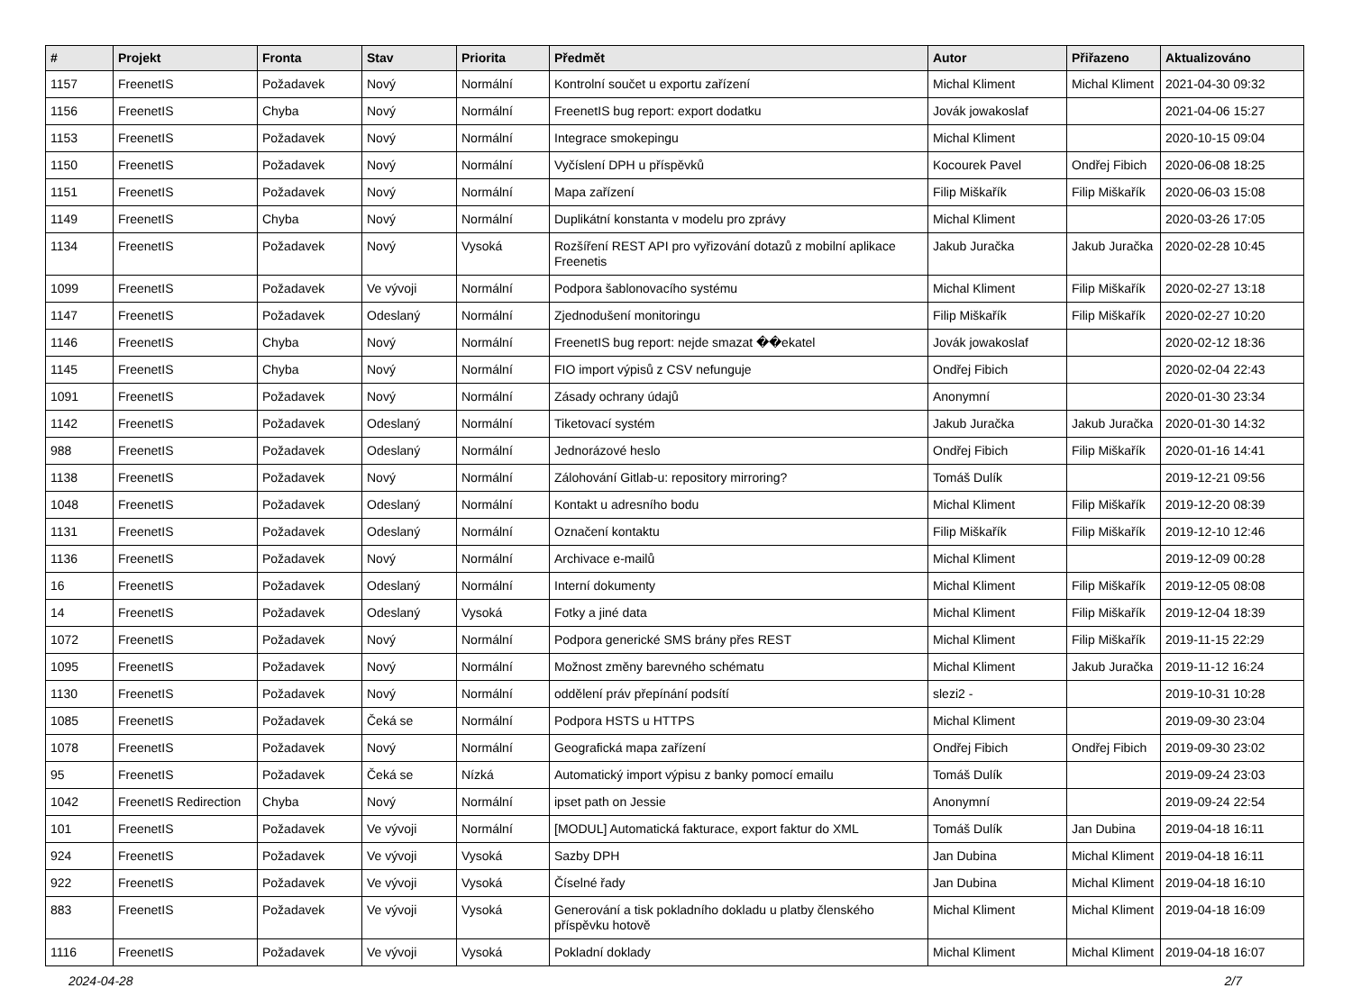| # | Projekt | Fronta | Stav | Priorita | Předmět | Autor | Přiřazeno | Aktualizováno |
| --- | --- | --- | --- | --- | --- | --- | --- | --- |
| 1157 | FreenetIS | Požadavek | Nový | Normální | Kontrolní součet u exportu zařízení | Michal Kliment | Michal Kliment | 2021-04-30 09:32 |
| 1156 | FreenetIS | Chyba | Nový | Normální | FreenetIS bug report: export dodatku | Jovák jowakoslaf | | 2021-04-06 15:27 |
| 1153 | FreenetIS | Požadavek | Nový | Normální | Integrace smokepingu | Michal Kliment | | 2020-10-15 09:04 |
| 1150 | FreenetIS | Požadavek | Nový | Normální | Vyčíslení DPH u příspěvků | Kocourek Pavel | Ondřej Fibich | 2020-06-08 18:25 |
| 1151 | FreenetIS | Požadavek | Nový | Normální | Mapa zařízení | Filip Miškařík | Filip Miškařík | 2020-06-03 15:08 |
| 1149 | FreenetIS | Chyba | Nový | Normální | Duplikátní konstanta v modelu pro zprávy | Michal Kliment | | 2020-03-26 17:05 |
| 1134 | FreenetIS | Požadavek | Nový | Vysoká | Rozšíření REST API pro vyřizování dotazů z mobilní aplikace Freenetis | Jakub Juračka | Jakub Juračka | 2020-02-28 10:45 |
| 1099 | FreenetIS | Požadavek | Ve vývoji | Normální | Podpora šablonovacího systému | Michal Kliment | Filip Miškařík | 2020-02-27 13:18 |
| 1147 | FreenetIS | Požadavek | Odeslaný | Normální | Zjednodušení monitoringu | Filip Miškařík | Filip Miškařík | 2020-02-27 10:20 |
| 1146 | FreenetIS | Chyba | Nový | Normální | FreenetIS bug report: nejde smazat ��ekatel | Jovák jowakoslaf | | 2020-02-12 18:36 |
| 1145 | FreenetIS | Chyba | Nový | Normální | FIO import výpisů z CSV nefunguje | Ondřej Fibich | | 2020-02-04 22:43 |
| 1091 | FreenetIS | Požadavek | Nový | Normální | Zásady ochrany údajů | Anonymní | | 2020-01-30 23:34 |
| 1142 | FreenetIS | Požadavek | Odeslaný | Normální | Tiketovací systém | Jakub Juračka | Jakub Juračka | 2020-01-30 14:32 |
| 988 | FreenetIS | Požadavek | Odeslaný | Normální | Jednorázové heslo | Ondřej Fibich | Filip Miškařík | 2020-01-16 14:41 |
| 1138 | FreenetIS | Požadavek | Nový | Normální | Zálohování Gitlab-u: repository mirroring? | Tomáš Dulík | | 2019-12-21 09:56 |
| 1048 | FreenetIS | Požadavek | Odeslaný | Normální | Kontakt u adresního bodu | Michal Kliment | Filip Miškařík | 2019-12-20 08:39 |
| 1131 | FreenetIS | Požadavek | Odeslaný | Normální | Označení kontaktu | Filip Miškařík | Filip Miškařík | 2019-12-10 12:46 |
| 1136 | FreenetIS | Požadavek | Nový | Normální | Archivace e-mailů | Michal Kliment | | 2019-12-09 00:28 |
| 16 | FreenetIS | Požadavek | Odeslaný | Normální | Interní dokumenty | Michal Kliment | Filip Miškařík | 2019-12-05 08:08 |
| 14 | FreenetIS | Požadavek | Odeslaný | Vysoká | Fotky a jiné data | Michal Kliment | Filip Miškařík | 2019-12-04 18:39 |
| 1072 | FreenetIS | Požadavek | Nový | Normální | Podpora generické SMS brány přes REST | Michal Kliment | Filip Miškařík | 2019-11-15 22:29 |
| 1095 | FreenetIS | Požadavek | Nový | Normální | Možnost změny barevného schématu | Michal Kliment | Jakub Juračka | 2019-11-12 16:24 |
| 1130 | FreenetIS | Požadavek | Nový | Normální | oddělení práv přepínání podsítí | slezi2 - | | 2019-10-31 10:28 |
| 1085 | FreenetIS | Požadavek | Čeká se | Normální | Podpora HSTS u HTTPS | Michal Kliment | | 2019-09-30 23:04 |
| 1078 | FreenetIS | Požadavek | Nový | Normální | Geografická mapa zařízení | Ondřej Fibich | Ondřej Fibich | 2019-09-30 23:02 |
| 95 | FreenetIS | Požadavek | Čeká se | Nízká | Automatický import výpisu z banky pomocí emailu | Tomáš Dulík | | 2019-09-24 23:03 |
| 1042 | FreenetIS Redirection | Chyba | Nový | Normální | ipset path on Jessie | Anonymní | | 2019-09-24 22:54 |
| 101 | FreenetIS | Požadavek | Ve vývoji | Normální | [MODUL] Automatická fakturace, export faktur do XML | Tomáš Dulík | Jan Dubina | 2019-04-18 16:11 |
| 924 | FreenetIS | Požadavek | Ve vývoji | Vysoká | Sazby DPH | Jan Dubina | Michal Kliment | 2019-04-18 16:11 |
| 922 | FreenetIS | Požadavek | Ve vývoji | Vysoká | Číselné řady | Jan Dubina | Michal Kliment | 2019-04-18 16:10 |
| 883 | FreenetIS | Požadavek | Ve vývoji | Vysoká | Generování a tisk pokladního dokladu u platby členského příspěvku hotově | Michal Kliment | Michal Kliment | 2019-04-18 16:09 |
| 1116 | FreenetIS | Požadavek | Ve vývoji | Vysoká | Pokladní doklady | Michal Kliment | Michal Kliment | 2019-04-18 16:07 |
2024-04-28 2/7